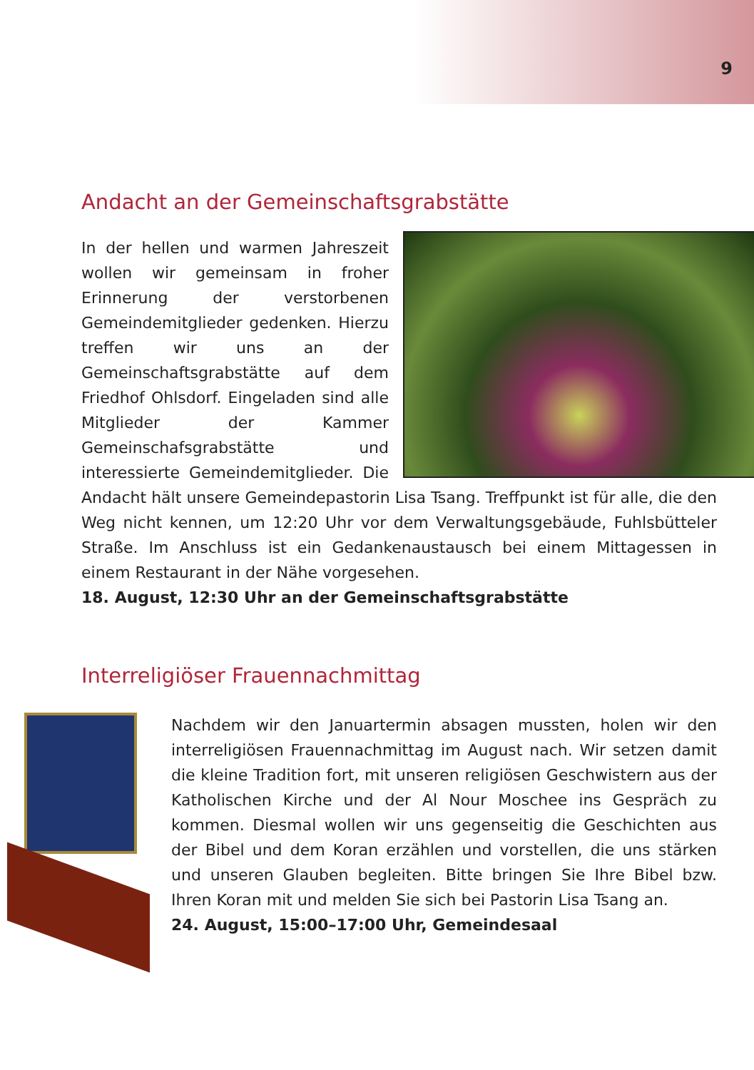9
Andacht an der Gemeinschaftsgrabstätte
In der hellen und warmen Jahreszeit wollen wir gemeinsam in froher Erinnerung der verstorbenen Gemeindemitglieder gedenken. Hierzu treffen wir uns an der Gemeinschaftsgrabstätte auf dem Friedhof Ohlsdorf. Eingeladen sind alle Mitglieder der Kammer Gemeinschafsgrabstätte und interessierte Gemeindemitglieder. Die Andacht hält unsere Gemeindepastorin Lisa Tsang. Treffpunkt ist für alle, die den Weg nicht kennen, um 12:20 Uhr vor dem Verwaltungsgebäude, Fuhlsbütteler Straße. Im Anschluss ist ein Gedankenaustausch bei einem Mittagessen in einem Restaurant in der Nähe vorgesehen.
18. August, 12:30 Uhr an der Gemeinschaftsgrabstätte
Interreligiöser Frauennachmittag
Nachdem wir den Januartermin absagen mussten, holen wir den interreligiösen Frauennachmittag im August nach. Wir setzen damit die kleine Tradition fort, mit unseren religiösen Geschwistern aus der Katholischen Kirche und der Al Nour Moschee ins Gespräch zu kommen. Diesmal wollen wir uns gegenseitig die Geschichten aus der Bibel und dem Koran erzählen und vorstellen, die uns stärken und unseren Glauben begleiten. Bitte bringen Sie Ihre Bibel bzw. Ihren Koran mit und melden Sie sich bei Pastorin Lisa Tsang an.
24. August, 15:00–17:00 Uhr, Gemeindesaal